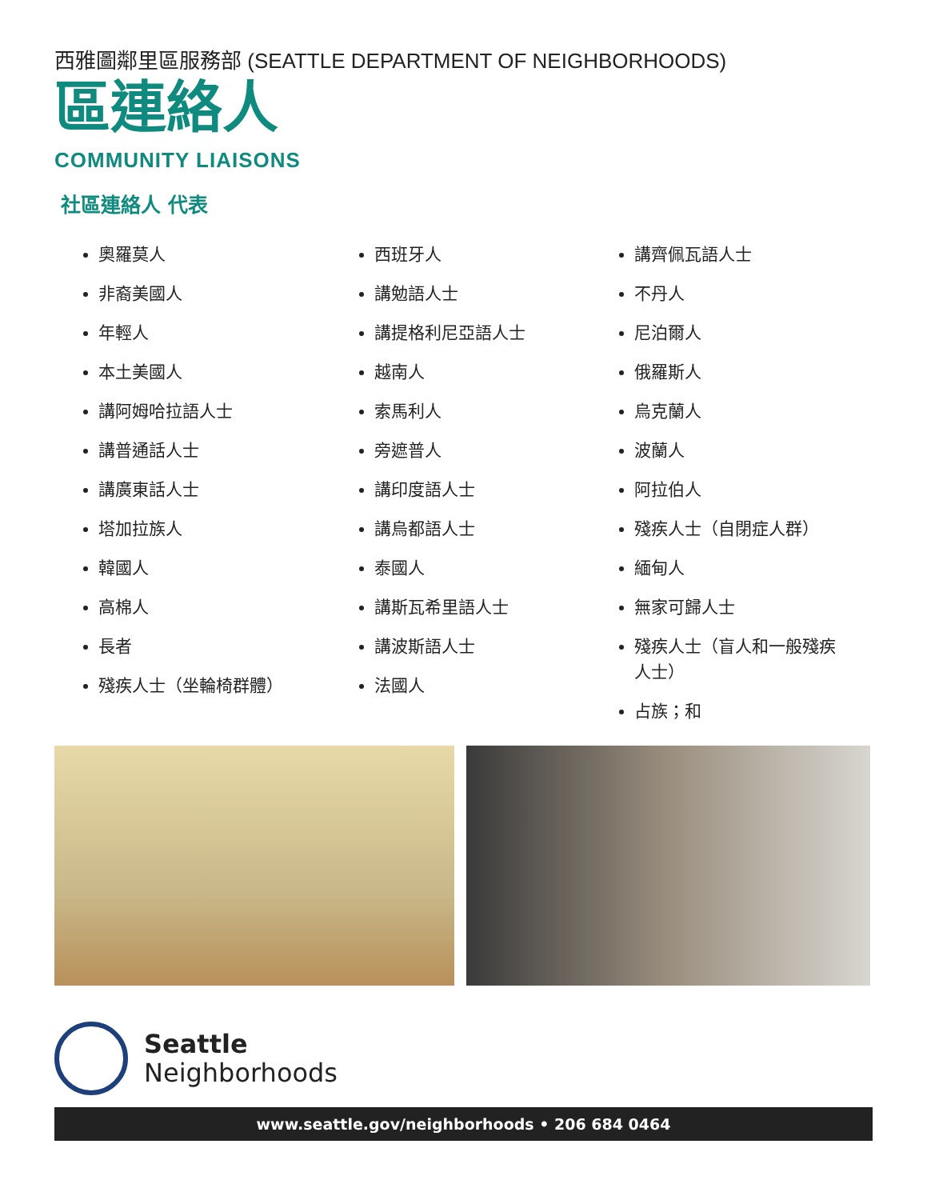西雅圖鄰里區服務部 (SEATTLE DEPARTMENT OF NEIGHBORHOODS)
區連絡人
COMMUNITY LIAISONS
社區連絡人 代表
奧羅莫人
非裔美國人
年輕人
本土美國人
講阿姆哈拉語人士
講普通話人士
講廣東話人士
塔加拉族人
韓國人
高棉人
長者
殘疾人士（坐輪椅群體）
西班牙人
講勉語人士
講提格利尼亞語人士
越南人
索馬利人
旁遮普人
講印度語人士
講烏都語人士
泰國人
講斯瓦希里語人士
講波斯語人士
法國人
講齊佩瓦語人士
不丹人
尼泊爾人
俄羅斯人
烏克蘭人
波蘭人
阿拉伯人
殘疾人士（自閉症人群）
緬甸人
無家可歸人士
殘疾人士（盲人和一般殘疾人士）
占族；和
Seattle
Neighborhoods
www.seattle.gov/neighborhoods • 206 684 0464